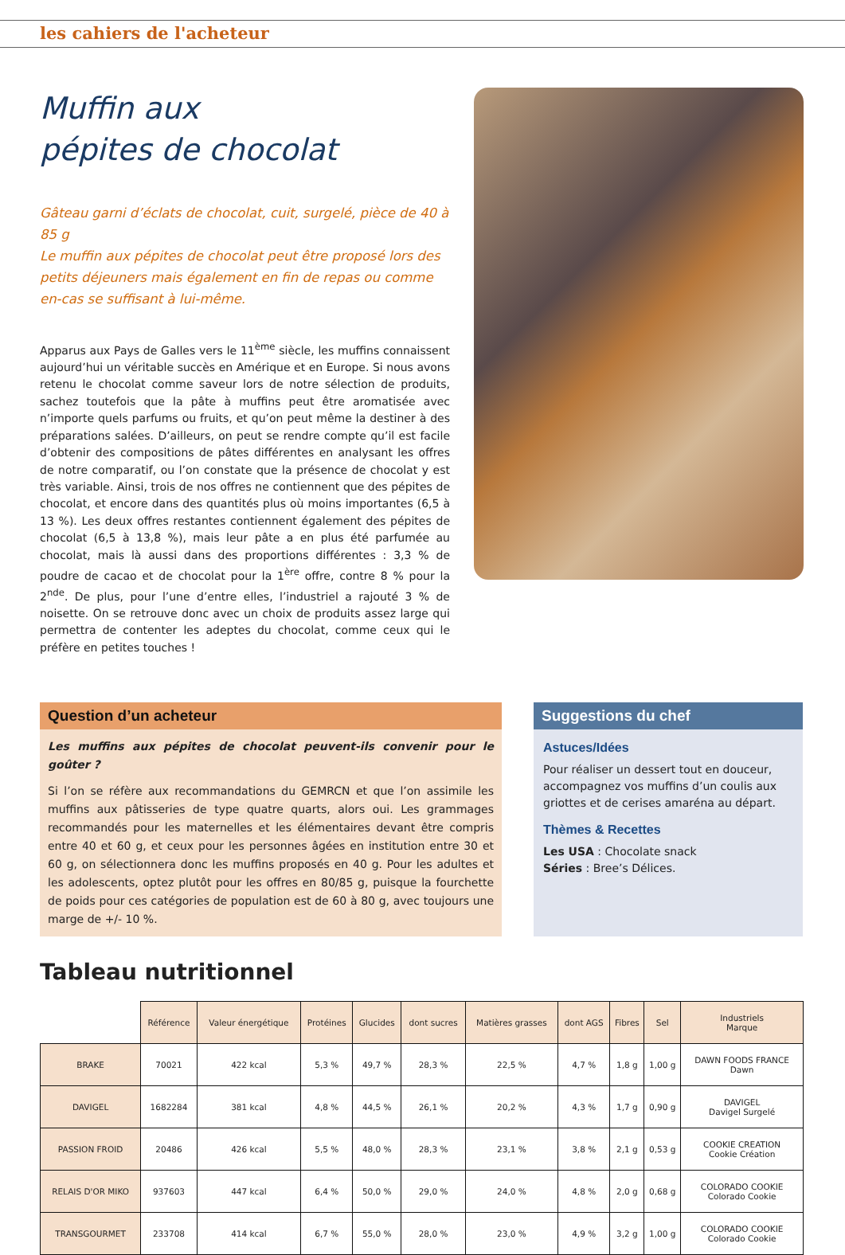les cahiers de l'acheteur
Muffin aux
pépites de chocolat
Gâteau garni d’éclats de chocolat, cuit, surgelé, pièce de 40 à 85 g
Le muffin aux pépites de chocolat peut être proposé lors des petits déjeuners mais également en fin de repas ou comme en-cas se suffisant à lui-même.
Apparus aux Pays de Galles vers le 11<sup>ème</sup> siècle, les muffins connaissent aujourd’hui un véritable succès en Amérique et en Europe. Si nous avons retenu le chocolat comme saveur lors de notre sélection de produits, sachez toutefois que la pâte à muffins peut être aromatisée avec n’importe quels parfums ou fruits, et qu’on peut même la destiner à des préparations salées. D’ailleurs, on peut se rendre compte qu’il est facile d’obtenir des compositions de pâtes différentes en analysant les offres de notre comparatif, ou l’on constate que la présence de chocolat y est très variable. Ainsi, trois de nos offres ne contiennent que des pépites de chocolat, et encore dans des quantités plus où moins importantes (6,5 à 13 %). Les deux offres restantes contiennent également des pépites de chocolat (6,5 à 13,8 %), mais leur pâte a en plus été parfumée au chocolat, mais là aussi dans des proportions différentes : 3,3 % de poudre de cacao et de chocolat pour la 1<sup>ère</sup> offre, contre 8 % pour la 2<sup>nde</sup>. De plus, pour l’une d’entre elles, l’industriel a rajouté 3 % de noisette. On se retrouve donc avec un choix de produits assez large qui permettra de contenter les adeptes du chocolat, comme ceux qui le préfère en petites touches !
Question d’un acheteur
Les muffins aux pépites de chocolat peuvent-ils convenir pour le goûter ?
Si l’on se réfère aux recommandations du GEMRCN et que l’on assimile les muffins aux pâtisseries de type quatre quarts, alors oui. Les grammages recommandés pour les maternelles et les élémentaires devant être compris entre 40 et 60 g, et ceux pour les personnes âgées en institution entre 30 et 60 g, on sélectionnera donc les muffins proposés en 40 g. Pour les adultes et les adolescents, optez plutôt pour les offres en 80/85 g, puisque la fourchette de poids pour ces catégories de population est de 60 à 80 g, avec toujours une marge de +/- 10 %.
Suggestions du chef
Astuces/Idées
Pour réaliser un dessert tout en douceur, accompagnez vos muffins d’un coulis aux griottes et de cerises amaréna au départ.
Thèmes & Recettes
Les USA : Chocolate snack
Séries : Bree’s Délices.
Tableau nutritionnel
| | Référence | Valeur énergétique | Protéines | Glucides | dont sucres | Matières grasses | dont AGS | Fibres | Sel | Industriels Marque |
| BRAKE | 70021 | 422 kcal | 5,3 % | 49,7 % | 28,3 % | 22,5 % | 4,7 % | 1,8 g | 1,00 g | DAWN FOODS FRANCE Dawn |
| DAVIGEL | 1682284 | 381 kcal | 4,8 % | 44,5 % | 26,1 % | 20,2 % | 4,3 % | 1,7 g | 0,90 g | DAVIGEL Davigel Surgelé |
| PASSION FROID | 20486 | 426 kcal | 5,5 % | 48,0 % | 28,3 % | 23,1 % | 3,8 % | 2,1 g | 0,53 g | COOKIE CREATION Cookie Création |
| RELAIS D'OR MIKO | 937603 | 447 kcal | 6,4 % | 50,0 % | 29,0 % | 24,0 % | 4,8 % | 2,0 g | 0,68 g | COLORADO COOKIE Colorado Cookie |
| TRANSGOURMET | 233708 | 414 kcal | 6,7 % | 55,0 % | 28,0 % | 23,0 % | 4,9 % | 3,2 g | 1,00 g | COLORADO COOKIE Colorado Cookie |